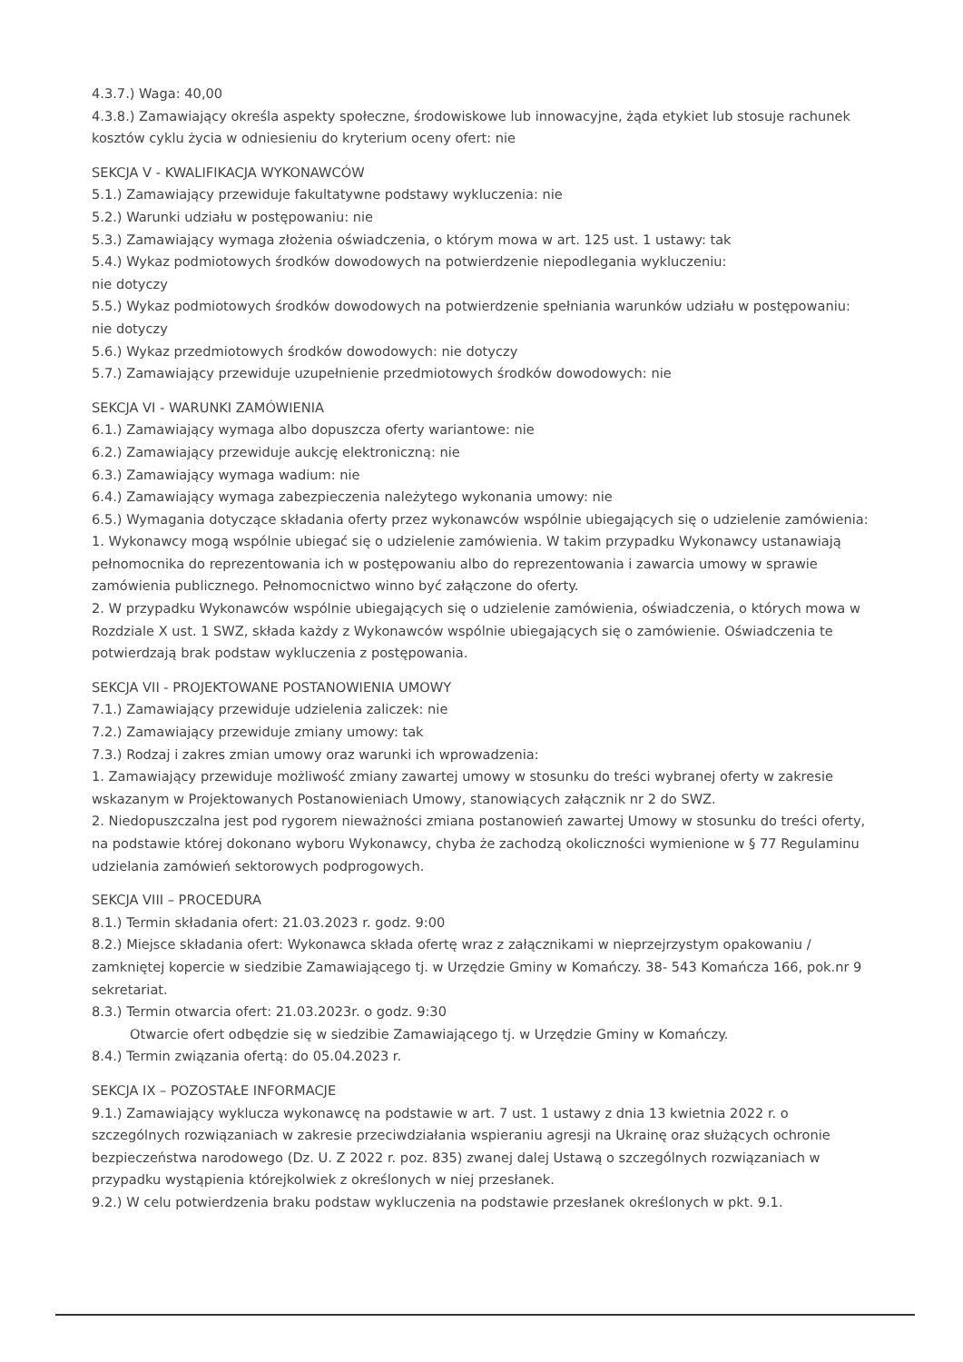4.3.7.) Waga: 40,00
4.3.8.) Zamawiający określa aspekty społeczne, środowiskowe lub innowacyjne, żąda etykiet lub stosuje rachunek kosztów cyklu życia w odniesieniu do kryterium oceny ofert: nie
SEKCJA V - KWALIFIKACJA WYKONAWCÓW
5.1.) Zamawiający przewiduje fakultatywne podstawy wykluczenia: nie
5.2.) Warunki udziału w postępowaniu: nie
5.3.) Zamawiający wymaga złożenia oświadczenia, o którym mowa w art. 125 ust. 1 ustawy: tak
5.4.) Wykaz podmiotowych środków dowodowych na potwierdzenie niepodlegania wykluczeniu:
nie dotyczy
5.5.) Wykaz podmiotowych środków dowodowych na potwierdzenie spełniania warunków udziału w postępowaniu: nie dotyczy
5.6.) Wykaz przedmiotowych środków dowodowych: nie dotyczy
5.7.) Zamawiający przewiduje uzupełnienie przedmiotowych środków dowodowych: nie
SEKCJA VI - WARUNKI ZAMÓWIENIA
6.1.) Zamawiający wymaga albo dopuszcza oferty wariantowe: nie
6.2.) Zamawiający przewiduje aukcję elektroniczną: nie
6.3.) Zamawiający wymaga wadium: nie
6.4.) Zamawiający wymaga zabezpieczenia należytego wykonania umowy: nie
6.5.) Wymagania dotyczące składania oferty przez wykonawców wspólnie ubiegających się o udzielenie zamówienia:
1. Wykonawcy mogą wspólnie ubiegać się o udzielenie zamówienia. W takim przypadku Wykonawcy ustanawiają pełnomocnika do reprezentowania ich w postępowaniu albo do reprezentowania i zawarcia umowy w sprawie zamówienia publicznego. Pełnomocnictwo winno być załączone do oferty.
2. W przypadku Wykonawców wspólnie ubiegających się o udzielenie zamówienia, oświadczenia, o których mowa w Rozdziale X ust. 1 SWZ, składa każdy z Wykonawców wspólnie ubiegających się o zamówienie. Oświadczenia te potwierdzają brak podstaw wykluczenia z postępowania.
SEKCJA VII - PROJEKTOWANE POSTANOWIENIA UMOWY
7.1.) Zamawiający przewiduje udzielenia zaliczek: nie
7.2.) Zamawiający przewiduje zmiany umowy: tak
7.3.) Rodzaj i zakres zmian umowy oraz warunki ich wprowadzenia:
1. Zamawiający przewiduje możliwość zmiany zawartej umowy w stosunku do treści wybranej oferty w zakresie wskazanym w Projektowanych Postanowieniach Umowy, stanowiących załącznik nr 2 do SWZ.
2. Niedopuszczalna jest pod rygorem nieważności zmiana postanowień zawartej Umowy w stosunku do treści oferty, na podstawie której dokonano wyboru Wykonawcy, chyba że zachodzą okoliczności wymienione w § 77 Regulaminu udzielania zamówień sektorowych podprogowych.
SEKCJA VIII – PROCEDURA
8.1.) Termin składania ofert: 21.03.2023 r. godz. 9:00
8.2.) Miejsce składania ofert: Wykonawca składa ofertę wraz z załącznikami w nieprzejrzystym opakowaniu / zamkniętej kopercie w siedzibie Zamawiającego tj. w Urzędzie Gminy w Komańczy. 38- 543 Komańcza 166, pok.nr 9 sekretariat.
8.3.) Termin otwarcia ofert: 21.03.2023r. o godz. 9:30
Otwarcie ofert odbędzie się w siedzibie Zamawiającego tj. w Urzędzie Gminy w Komańczy.
8.4.) Termin związania ofertą: do 05.04.2023 r.
SEKCJA IX – POZOSTAŁE INFORMACJE
9.1.) Zamawiający wyklucza wykonawcę na podstawie w art. 7 ust. 1 ustawy z dnia 13 kwietnia 2022 r. o szczególnych rozwiązaniach w zakresie przeciwdziałania wspieraniu agresji na Ukrainę oraz służących ochronie bezpieczeństwa narodowego (Dz. U. Z 2022 r. poz. 835) zwanej dalej Ustawą o szczególnych rozwiązaniach w przypadku wystąpienia którejkolwiek z określonych w niej przesłanek.
9.2.) W celu potwierdzenia braku podstaw wykluczenia na podstawie przesłanek określonych w pkt. 9.1.